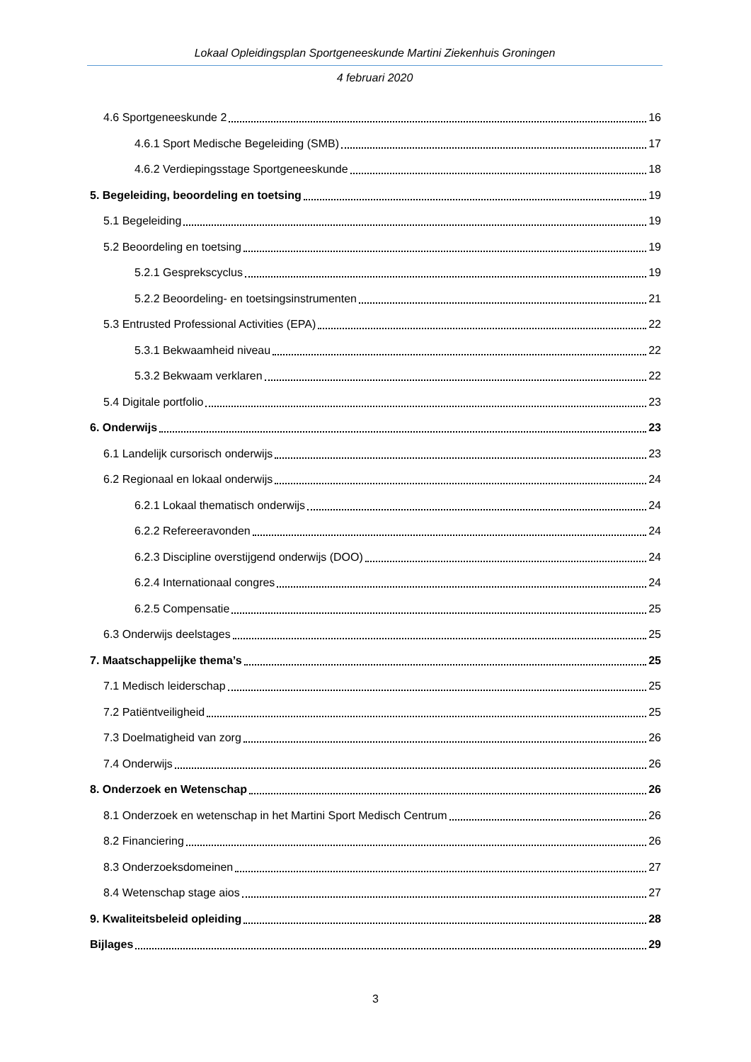Lokaal Opleidingsplan Sportgeneeskunde Martini Ziekenhuis Groningen
4 februari 2020
4.6 Sportgeneeskunde 2 16
4.6.1 Sport Medische Begeleiding (SMB) 17
4.6.2 Verdiepingsstage Sportgeneeskunde 18
5. Begeleiding, beoordeling en toetsing 19
5.1 Begeleiding 19
5.2 Beoordeling en toetsing 19
5.2.1 Gesprekscyclus 19
5.2.2 Beoordeling- en toetsingsinstrumenten 21
5.3 Entrusted Professional Activities (EPA) 22
5.3.1 Bekwaamheid niveau 22
5.3.2 Bekwaam verklaren 22
5.4 Digitale portfolio 23
6. Onderwijs 23
6.1 Landelijk cursorisch onderwijs 23
6.2 Regionaal en lokaal onderwijs 24
6.2.1 Lokaal thematisch onderwijs 24
6.2.2 Refereeravonden 24
6.2.3 Discipline overstijgend onderwijs (DOO) 24
6.2.4 Internationaal congres 24
6.2.5 Compensatie 25
6.3 Onderwijs deelstages 25
7. Maatschappelijke thema’s 25
7.1 Medisch leiderschap 25
7.2 Patiëntveiligheid 25
7.3 Doelmatigheid van zorg 26
7.4 Onderwijs 26
8. Onderzoek en Wetenschap 26
8.1 Onderzoek en wetenschap in het Martini Sport Medisch Centrum 26
8.2 Financiering 26
8.3 Onderzoeksdomeinen 27
8.4 Wetenschap stage aios 27
9. Kwaliteitsbeleid opleiding 28
Bijlages 29
3